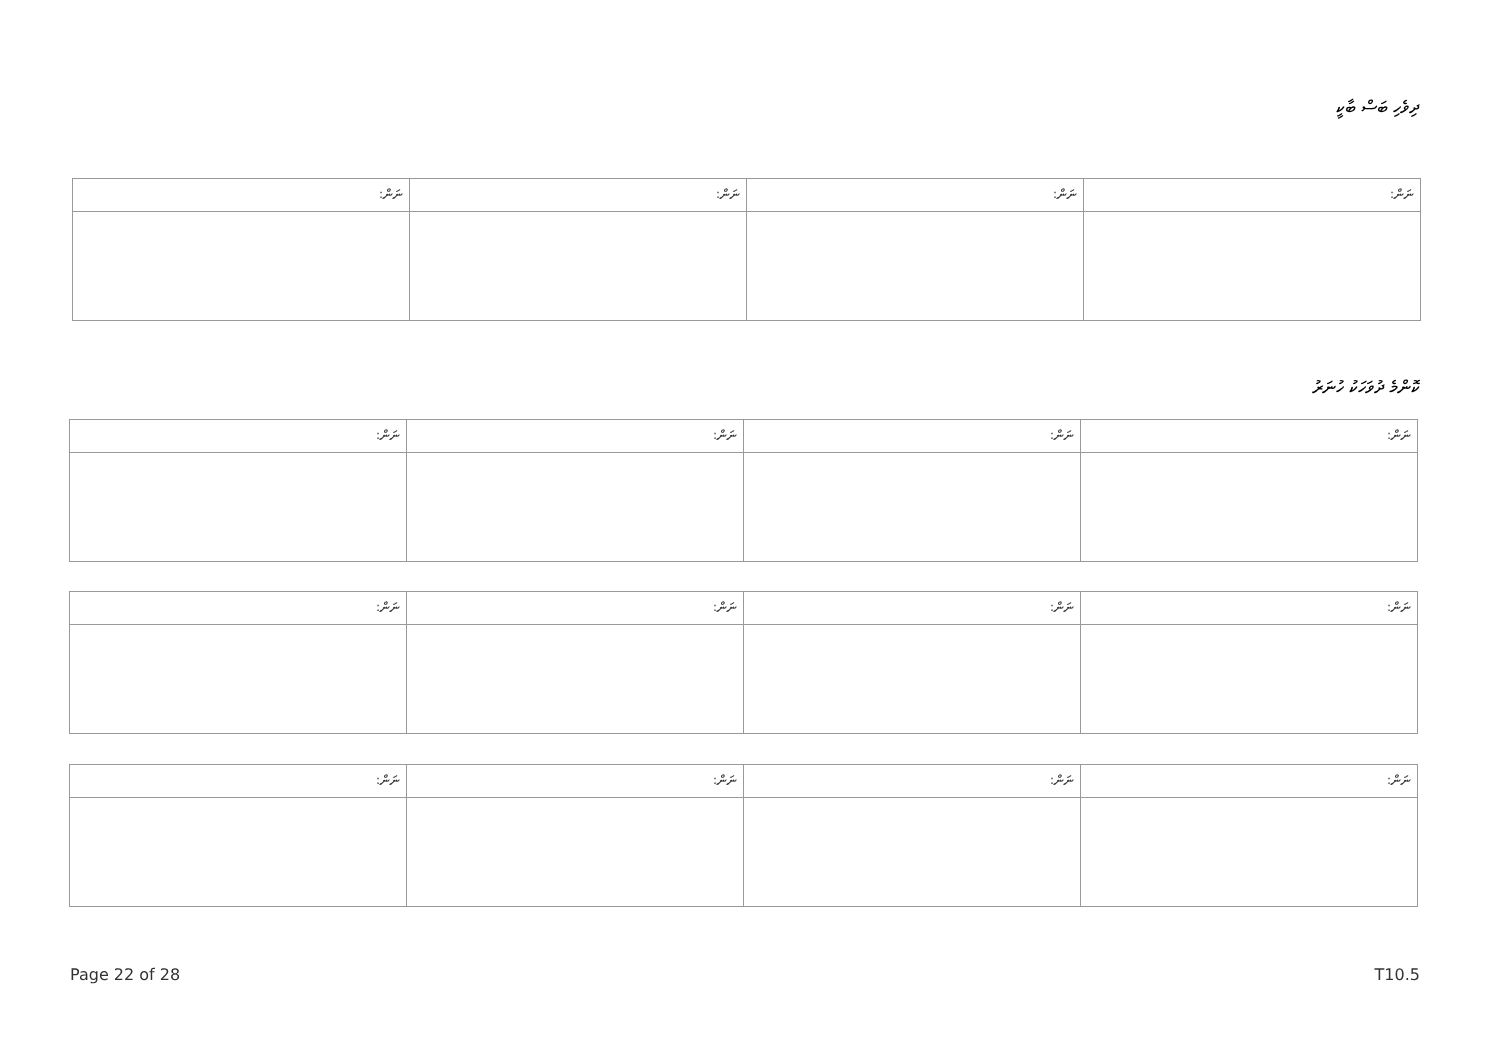ދިވެހި ބަސް ބާކީ
| ނަން: | ނަން: | ނަން: | ނަން: |
ކޮންމެ ދުވަހަކު ހުނަރު
| ނަން: | ނަން: | ނަން: | ނަން: |
| ނަން: | ނަން: | ނަން: | ނަން: |
| ނަން: | ނަން: | ނަން: | ނަން: |
Page 22 of 28 T10.5